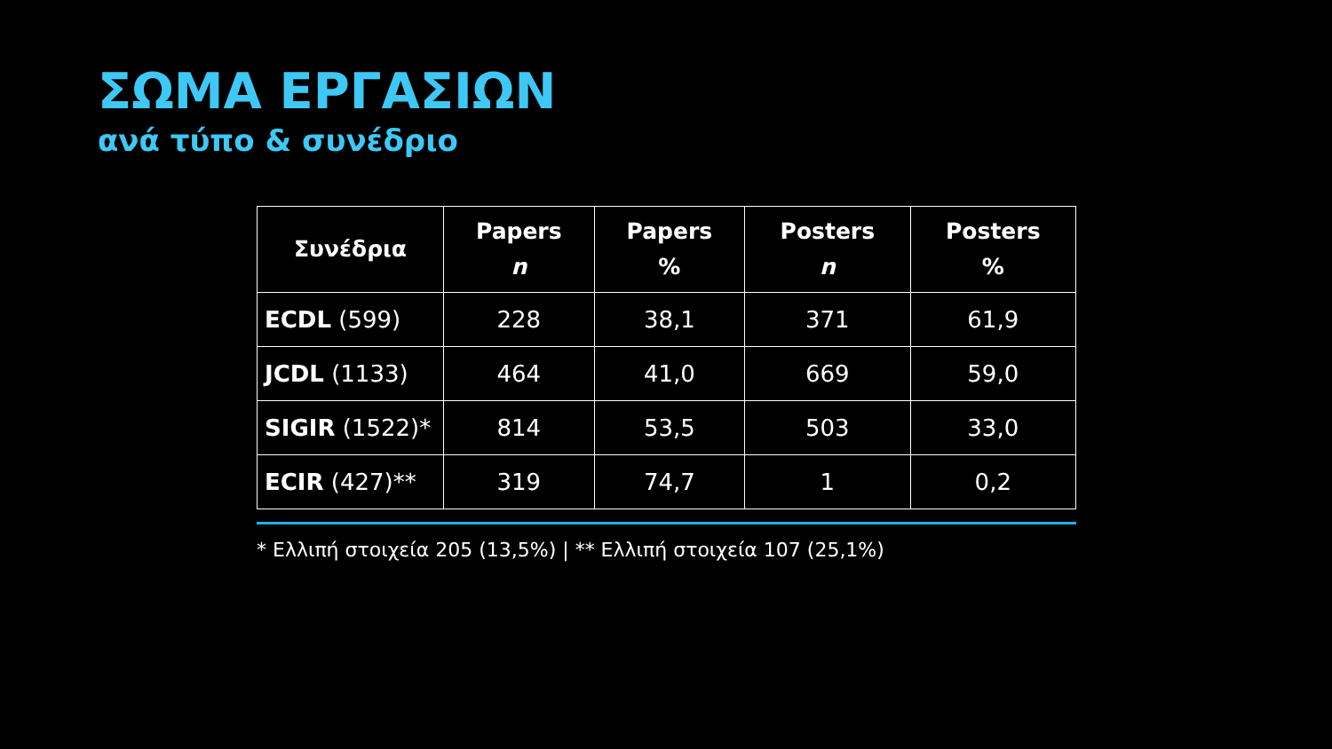ΣΩΜΑ ΕΡΓΑΣΙΩΝ
ανά τύπο & συνέδριο
| Συνέδρια | Papers n | Papers % | Posters n | Posters % |
| --- | --- | --- | --- | --- |
| ECDL (599) | 228 | 38,1 | 371 | 61,9 |
| JCDL (1133) | 464 | 41,0 | 669 | 59,0 |
| SIGIR (1522)* | 814 | 53,5 | 503 | 33,0 |
| ECIR (427)** | 319 | 74,7 | 1 | 0,2 |
* Ελλιπή στοιχεία 205 (13,5%) | ** Ελλιπή στοιχεία 107 (25,1%)